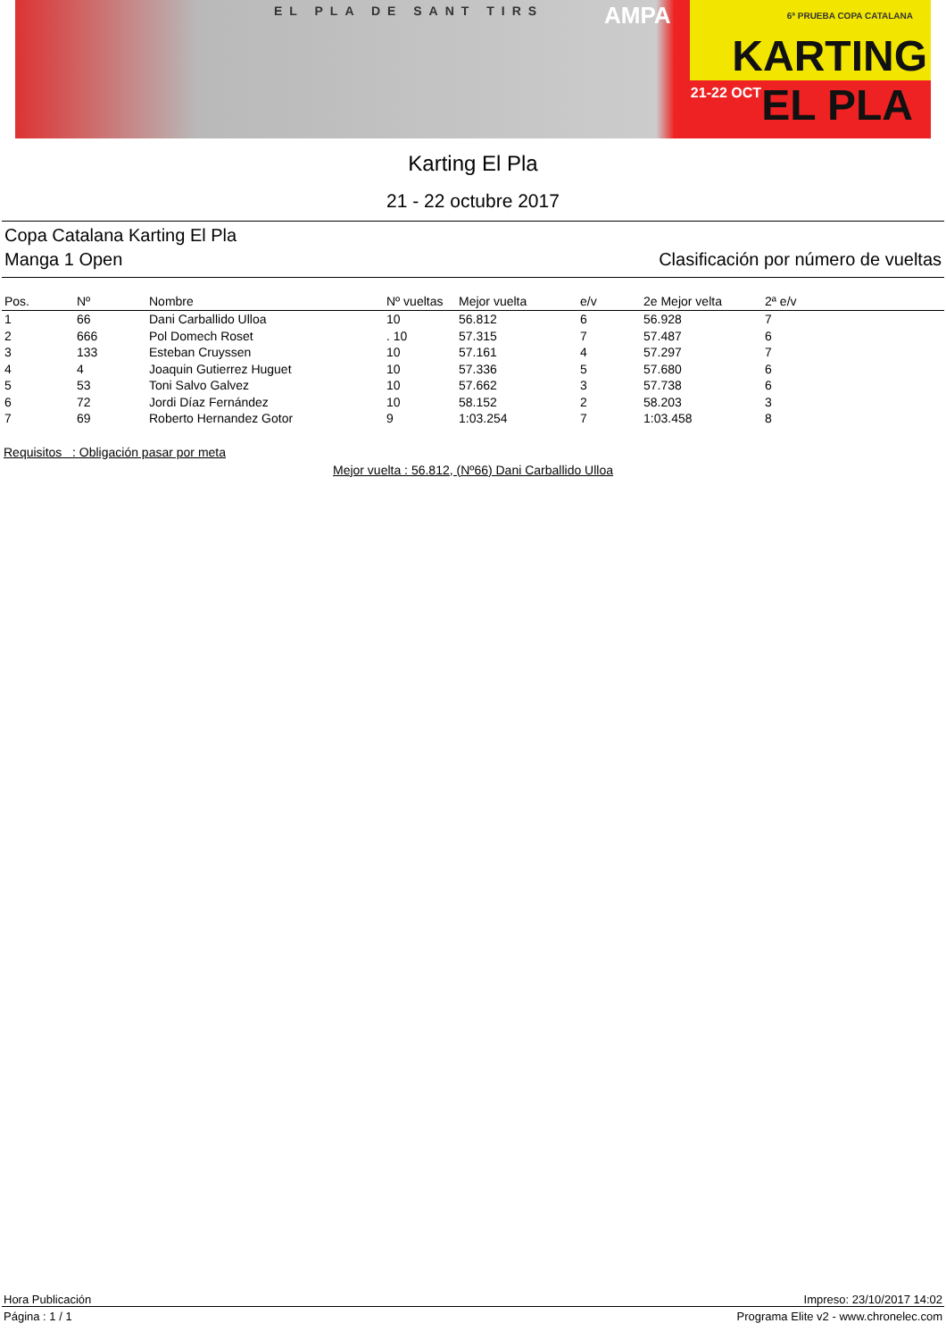EL PLA DE SANT TIRS AMPA 6ª PRUEBA COPA CATALANA
KARTING
21-22 OCT EL PLA
Karting El Pla
21 - 22 octubre 2017
Copa Catalana Karting El Pla
Manga 1 Open Clasificación por número de vueltas
| Pos. | Nº | Nombre | Nº vueltas | Mejor vuelta | e/v | 2e Mejor velta | 2ª e/v |
| --- | --- | --- | --- | --- | --- | --- | --- |
| 1 | 66 | Dani Carballido Ulloa | 10 | 56.812 | 6 | 56.928 | 7 |
| 2 | 666 | Pol Domech Roset | . 10 | 57.315 | 7 | 57.487 | 6 |
| 3 | 133 | Esteban Cruyssen | 10 | 57.161 | 4 | 57.297 | 7 |
| 4 | 4 | Joaquin Gutierrez Huguet | 10 | 57.336 | 5 | 57.680 | 6 |
| 5 | 53 | Toni Salvo Galvez | 10 | 57.662 | 3 | 57.738 | 6 |
| 6 | 72 | Jordi Díaz Fernández | 10 | 58.152 | 2 | 58.203 | 3 |
| 7 | 69 | Roberto Hernandez Gotor | 9 | 1:03.254 | 7 | 1:03.458 | 8 |
Requisitos : Obligación pasar por meta
Mejor vuelta : 56.812, (Nº66) Dani Carballido Ulloa
Hora Publicación Impreso: 23/10/2017 14:02
Página : 1 / 1 Programa Elite v2 - www.chronelec.com